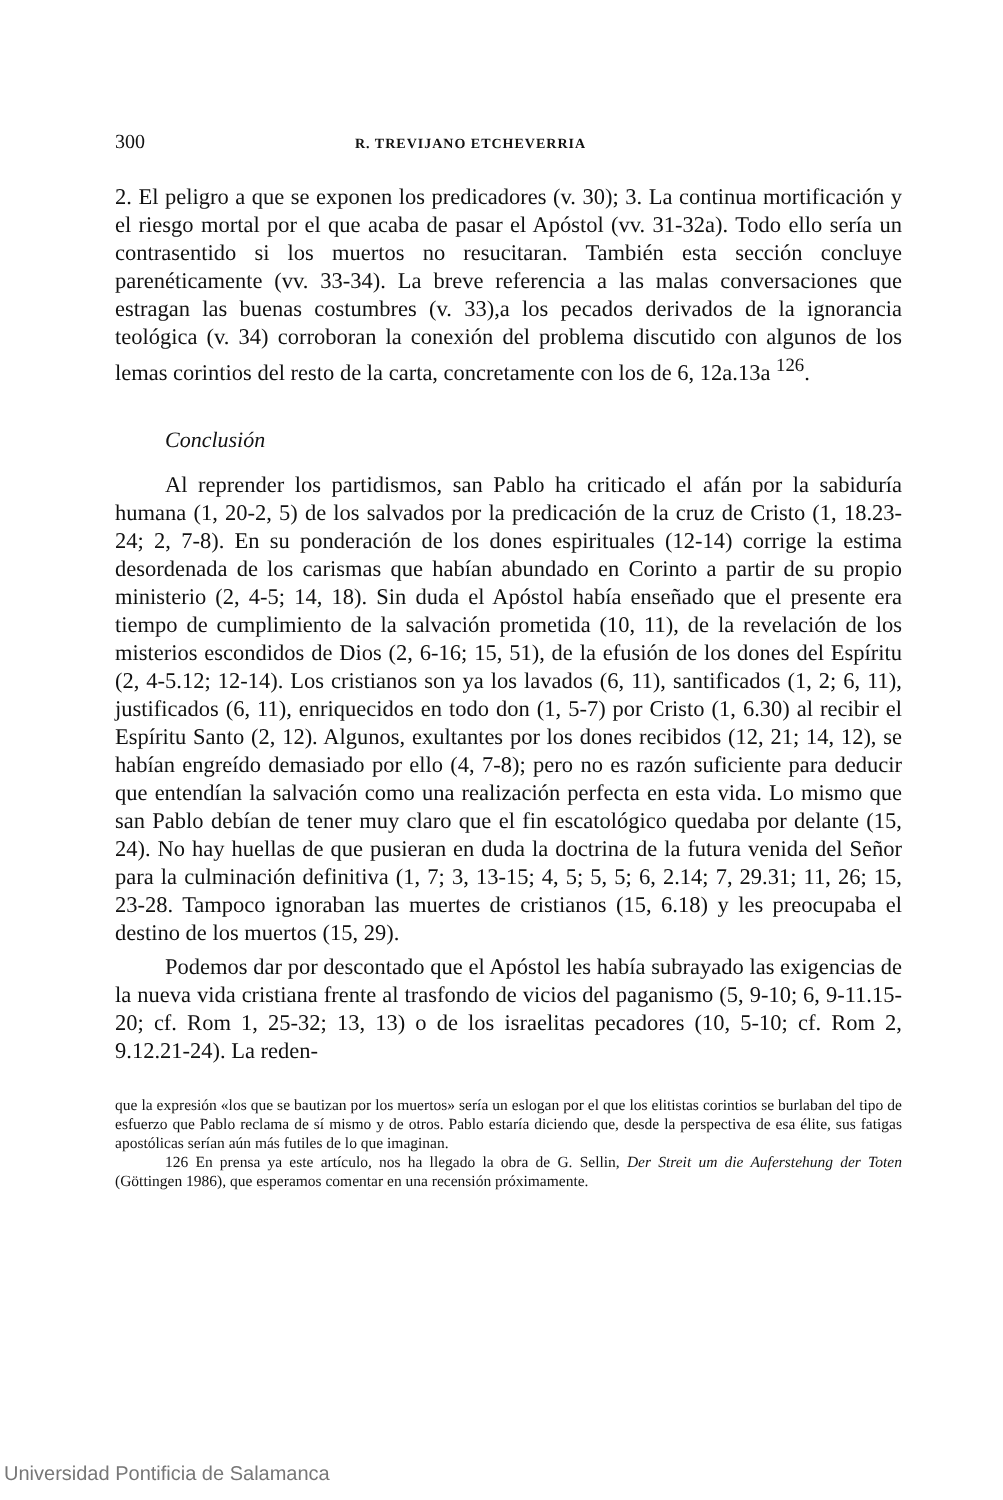300 R. TREVIJANO ETCHEVERRIA
2. El peligro a que se exponen los predicadores (v. 30); 3. La continua mortificación y el riesgo mortal por el que acaba de pasar el Apóstol (vv. 31-32a). Todo ello sería un contrasentido si los muertos no resucitaran. También esta sección concluye parenéticamente (vv. 33-34). La breve referencia a las malas conversaciones que estragan las buenas costumbres (v. 33),a los pecados derivados de la ignorancia teológica (v. 34) corroboran la conexión del problema discutido con algunos de los lemas corintios del resto de la carta, concretamente con los de 6, 12a.13a <sup>126</sup>.
Conclusión
Al reprender los partidismos, san Pablo ha criticado el afán por la sabiduría humana (1, 20-2, 5) de los salvados por la predicación de la cruz de Cristo (1, 18.23-24; 2, 7-8). En su ponderación de los dones espirituales (12-14) corrige la estima desordenada de los carismas que habían abundado en Corinto a partir de su propio ministerio (2, 4-5; 14, 18). Sin duda el Apóstol había enseñado que el presente era tiempo de cumplimiento de la salvación prometida (10, 11), de la revelación de los misterios escondidos de Dios (2, 6-16; 15, 51), de la efusión de los dones del Espíritu (2, 4-5.12; 12-14). Los cristianos son ya los lavados (6, 11), santificados (1, 2; 6, 11), justificados (6, 11), enriquecidos en todo don (1, 5-7) por Cristo (1, 6.30) al recibir el Espíritu Santo (2, 12). Algunos, exultantes por los dones recibidos (12, 21; 14, 12), se habían engreído demasiado por ello (4, 7-8); pero no es razón suficiente para deducir que entendían la salvación como una realización perfecta en esta vida. Lo mismo que san Pablo debían de tener muy claro que el fin escatológico quedaba por delante (15, 24). No hay huellas de que pusieran en duda la doctrina de la futura venida del Señor para la culminación definitiva (1, 7; 3, 13-15; 4, 5; 5, 5; 6, 2.14; 7, 29.31; 11, 26; 15, 23-28. Tampoco ignoraban las muertes de cristianos (15, 6.18) y les preocupaba el destino de los muertos (15, 29).
Podemos dar por descontado que el Apóstol les había subrayado las exigencias de la nueva vida cristiana frente al trasfondo de vicios del paganismo (5, 9-10; 6, 9-11.15-20; cf. Rom 1, 25-32; 13, 13) o de los israelitas pecadores (10, 5-10; cf. Rom 2, 9.12.21-24). La reden-
que la expresión «los que se bautizan por los muertos» sería un eslogan por el que los elitistas corintios se burlaban del tipo de esfuerzo que Pablo reclama de sí mismo y de otros. Pablo estaría diciendo que, desde la perspectiva de esa élite, sus fatigas apostólicas serían aún más futiles de lo que imaginan.
126 En prensa ya este artículo, nos ha llegado la obra de G. Sellin, Der Streit um die Auferstehung der Toten (Göttingen 1986), que esperamos comentar en una recensión próximamente.
Universidad Pontificia de Salamanca